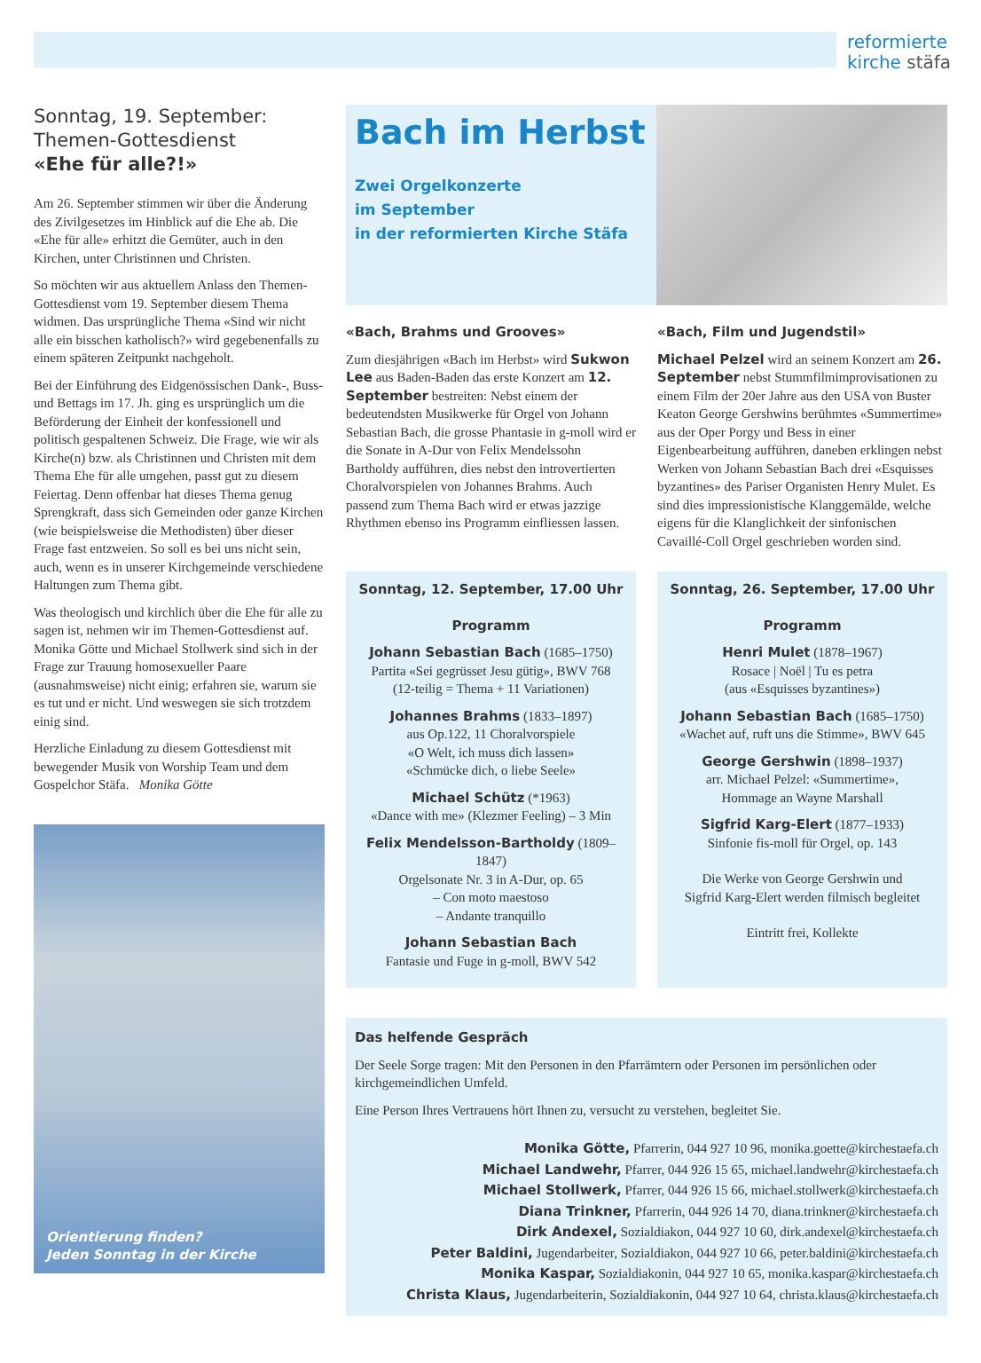reformierte
kirche stäfa
Sonntag, 19. September:
Themen-Gottesdienst
«Ehe für alle?!»
Am 26. September stimmen wir über die Änderung des Zivilgesetzes im Hinblick auf die Ehe ab. Die «Ehe für alle» erhitzt die Gemüter, auch in den Kirchen, unter Christinnen und Christen.
So möchten wir aus aktuellem Anlass den Themen-Gottesdienst vom 19. September diesem Thema widmen. Das ursprüngliche Thema «Sind wir nicht alle ein bisschen katholisch?» wird gegebenenfalls zu einem späteren Zeitpunkt nachgeholt.
Bei der Einführung des Eidgenössischen Dank-, Buss- und Bettags im 17. Jh. ging es ursprünglich um die Beförderung der Einheit der konfessionell und politisch gespaltenen Schweiz. Die Frage, wie wir als Kirche(n) bzw. als Christinnen und Christen mit dem Thema Ehe für alle umgehen, passt gut zu diesem Feiertag. Denn offenbar hat dieses Thema genug Sprengkraft, dass sich Gemeinden oder ganze Kirchen (wie beispielsweise die Methodisten) über dieser Frage fast entzweien. So soll es bei uns nicht sein, auch, wenn es in unserer Kirchgemeinde verschiedene Haltungen zum Thema gibt.
Was theologisch und kirchlich über die Ehe für alle zu sagen ist, nehmen wir im Themen-Gottesdienst auf. Monika Götte und Michael Stollwerk sind sich in der Frage zur Trauung homosexueller Paare (ausnahmsweise) nicht einig; erfahren sie, warum sie es tut und er nicht. Und weswegen sie sich trotzdem einig sind.
Herzliche Einladung zu diesem Gottesdienst mit bewegender Musik von Worship Team und dem Gospelchor Stäfa. Monika Götte
Orientierung finden?
Jeden Sonntag in der Kirche
Bach im Herbst
Zwei Orgelkonzerte
im September
in der reformierten Kirche Stäfa
«Bach, Brahms und Grooves»
Zum diesjährigen «Bach im Herbst» wird Sukwon Lee aus Baden-Baden das erste Konzert am 12. September bestreiten: Nebst einem der bedeutendsten Musikwerke für Orgel von Johann Sebastian Bach, die grosse Phantasie in g-moll wird er die Sonate in A-Dur von Felix Mendelssohn Bartholdy aufführen, dies nebst den introvertierten Choralvorspielen von Johannes Brahms. Auch passend zum Thema Bach wird er etwas jazzige Rhythmen ebenso ins Programm einfliessen lassen.
«Bach, Film und Jugendstil»
Michael Pelzel wird an seinem Konzert am 26. September nebst Stummfilmimprovisationen zu einem Film der 20er Jahre aus den USA von Buster Keaton George Gershwins berühmtes «Summertime» aus der Oper Porgy und Bess in einer Eigenbearbeitung aufführen, daneben erklingen nebst Werken von Johann Sebastian Bach drei «Esquisses byzantines» des Pariser Organisten Henry Mulet. Es sind dies impressionistische Klanggemälde, welche eigens für die Klanglichkeit der sinfonischen Cavaillé-Coll Orgel geschrieben worden sind.
Sonntag, 12. September, 17.00 Uhr
Programm
Johann Sebastian Bach (1685–1750)
Partita «Sei gegrüsset Jesu gütig», BWV 768
(12-teilig = Thema + 11 Variationen)
Johannes Brahms (1833–1897)
aus Op.122, 11 Choralvorspiele
«O Welt, ich muss dich lassen»
«Schmücke dich, o liebe Seele»
Michael Schütz (*1963)
«Dance with me» (Klezmer Feeling) – 3 Min
Felix Mendelsson-Bartholdy (1809–1847)
Orgelsonate Nr. 3 in A-Dur, op. 65
– Con moto maestoso
– Andante tranquillo
Johann Sebastian Bach
Fantasie und Fuge in g-moll, BWV 542
Sonntag, 26. September, 17.00 Uhr
Programm
Henri Mulet (1878–1967)
Rosace | Noël | Tu es petra
(aus «Esquisses byzantines»)
Johann Sebastian Bach (1685–1750)
«Wachet auf, ruft uns die Stimme», BWV 645
George Gershwin (1898–1937)
arr. Michael Pelzel: «Summertime»,
Hommage an Wayne Marshall
Sigfrid Karg-Elert (1877–1933)
Sinfonie fis-moll für Orgel, op. 143
Die Werke von George Gershwin und
Sigfrid Karg-Elert werden filmisch begleitet
Eintritt frei, Kollekte
Das helfende Gespräch
Der Seele Sorge tragen: Mit den Personen in den Pfarrämtern oder Personen im persönlichen oder kirchgemeindlichen Umfeld.
Eine Person Ihres Vertrauens hört Ihnen zu, versucht zu verstehen, begleitet Sie.
Monika Götte, Pfarrerin, 044 927 10 96, monika.goette@kirchestaefa.ch
Michael Landwehr, Pfarrer, 044 926 15 65, michael.landwehr@kirchestaefa.ch
Michael Stollwerk, Pfarrer, 044 926 15 66, michael.stollwerk@kirchestaefa.ch
Diana Trinkner, Pfarrerin, 044 926 14 70, diana.trinkner@kirchestaefa.ch
Dirk Andexel, Sozialdiakon, 044 927 10 60, dirk.andexel@kirchestaefa.ch
Peter Baldini, Jugendarbeiter, Sozialdiakon, 044 927 10 66, peter.baldini@kirchestaefa.ch
Monika Kaspar, Sozialdiakonin, 044 927 10 65, monika.kaspar@kirchestaefa.ch
Christa Klaus, Jugendarbeiterin, Sozialdiakonin, 044 927 10 64, christa.klaus@kirchestaefa.ch